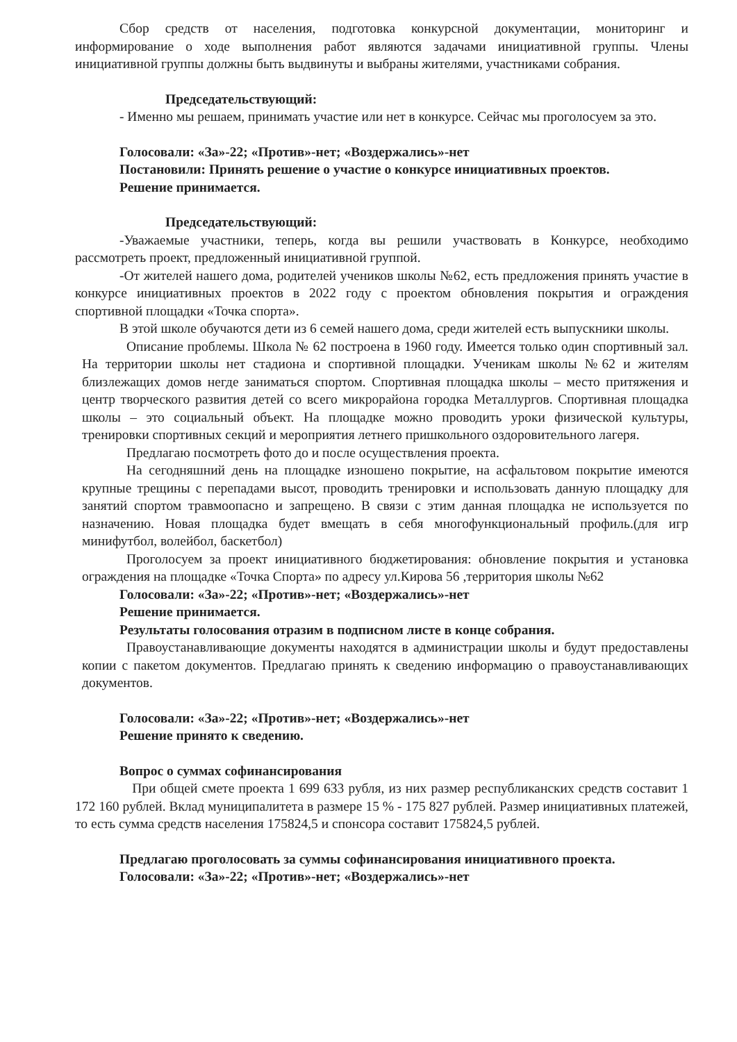Сбор средств от населения, подготовка конкурсной документации, мониторинг и информирование о ходе выполнения работ являются задачами инициативной группы. Члены инициативной группы должны быть выдвинуты и выбраны жителями, участниками собрания.
Председательствующий:
- Именно мы решаем, принимать участие или нет в конкурсе. Сейчас мы проголосуем за это.
Голосовали: «За»-22; «Против»-нет; «Воздержались»-нет
Постановили: Принять решение о участие о конкурсе инициативных проектов.
Решение принимается.
Председательствующий:
-Уважаемые участники, теперь, когда вы решили участвовать в Конкурсе, необходимо рассмотреть проект, предложенный инициативной группой.
-От жителей нашего дома, родителей учеников школы №62, есть предложения принять участие в конкурсе инициативных проектов в 2022 году с проектом обновления покрытия и ограждения спортивной площадки «Точка спорта».
В этой школе обучаются дети из 6 семей нашего дома, среди жителей есть выпускники школы.
Описание проблемы. Школа № 62 построена в 1960 году. Имеется только один спортивный зал. На территории школы нет стадиона и спортивной площадки. Ученикам школы №62 и жителям близлежащих домов негде заниматься спортом. Спортивная площадка школы – место притяжения и центр творческого развития детей со всего микрорайона городка Металлургов. Спортивная площадка школы – это социальный объект. На площадке можно проводить уроки физической культуры, тренировки спортивных секций и мероприятия летнего пришкольного оздоровительного лагеря.
Предлагаю посмотреть фото до и после осуществления проекта.
На сегодняшний день на площадке изношено покрытие, на асфальтовом покрытие имеются крупные трещины с перепадами высот, проводить тренировки и использовать данную площадку для занятий спортом травмоопасно и запрещено. В связи с этим данная площадка не используется по назначению. Новая площадка будет вмещать в себя многофункциональный профиль.(для игр минифутбол, волейбол, баскетбол)
Проголосуем за проект инициативного бюджетирования: обновление покрытия и установка ограждения на площадке «Точка Спорта» по адресу ул.Кирова 56 ,территория школы №62
Голосовали: «За»-22; «Против»-нет; «Воздержались»-нет
Решение принимается.
Результаты голосования отразим в подписном листе в конце собрания.
Правоустанавливающие документы находятся в администрации школы и будут предоставлены копии с пакетом документов. Предлагаю принять к сведению информацию о правоустанавливающих документов.
Голосовали: «За»-22; «Против»-нет; «Воздержались»-нет
Решение принято к сведению.
Вопрос о суммах софинансирования
При общей смете проекта 1 699 633 рубля, из них размер республиканских средств составит 1 172 160 рублей. Вклад муниципалитета в размере 15 % - 175 827 рублей. Размер инициативных платежей, то есть сумма средств населения 175824,5 и спонсора составит 175824,5 рублей.
Предлагаю проголосовать за суммы софинансирования инициативного проекта.
Голосовали: «За»-22; «Против»-нет; «Воздержались»-нет